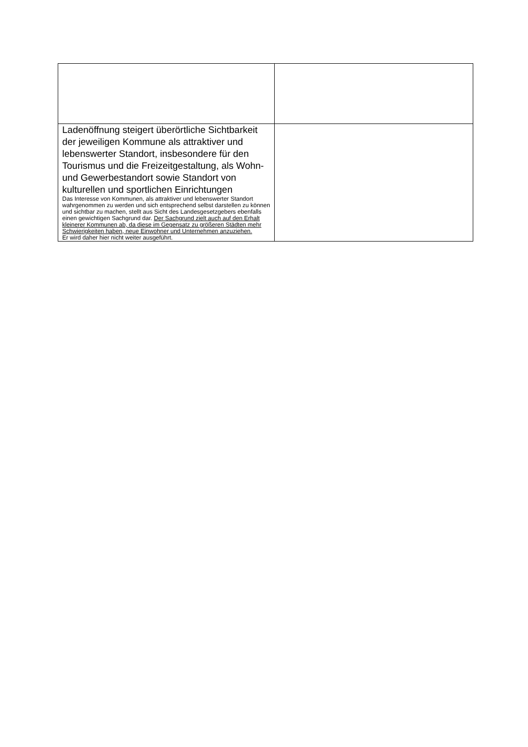| Ladenöffnung steigert überörtliche Sichtbarkeit der jeweiligen Kommune als attraktiver und lebenswerter Standort, insbesondere für den Tourismus und die Freizeitgestaltung, als Wohn- und Gewerbestandort sowie Standort von kulturellen und sportlichen Einrichtungen Das Interesse von Kommunen, als attraktiver und lebenswerter Standort wahrgenommen zu werden und sich entsprechend selbst darstellen zu können und sichtbar zu machen, stellt aus Sicht des Landesgesetzgebers ebenfalls einen gewichtigen Sachgrund dar. Der Sachgrund zielt auch auf den Erhalt kleinerer Kommunen ab, da diese im Gegensatz zu größeren Städten mehr Schwierigkeiten haben, neue Einwohner und Unternehmen anzuziehen. Er wird daher hier nicht weiter ausgeführt. | |